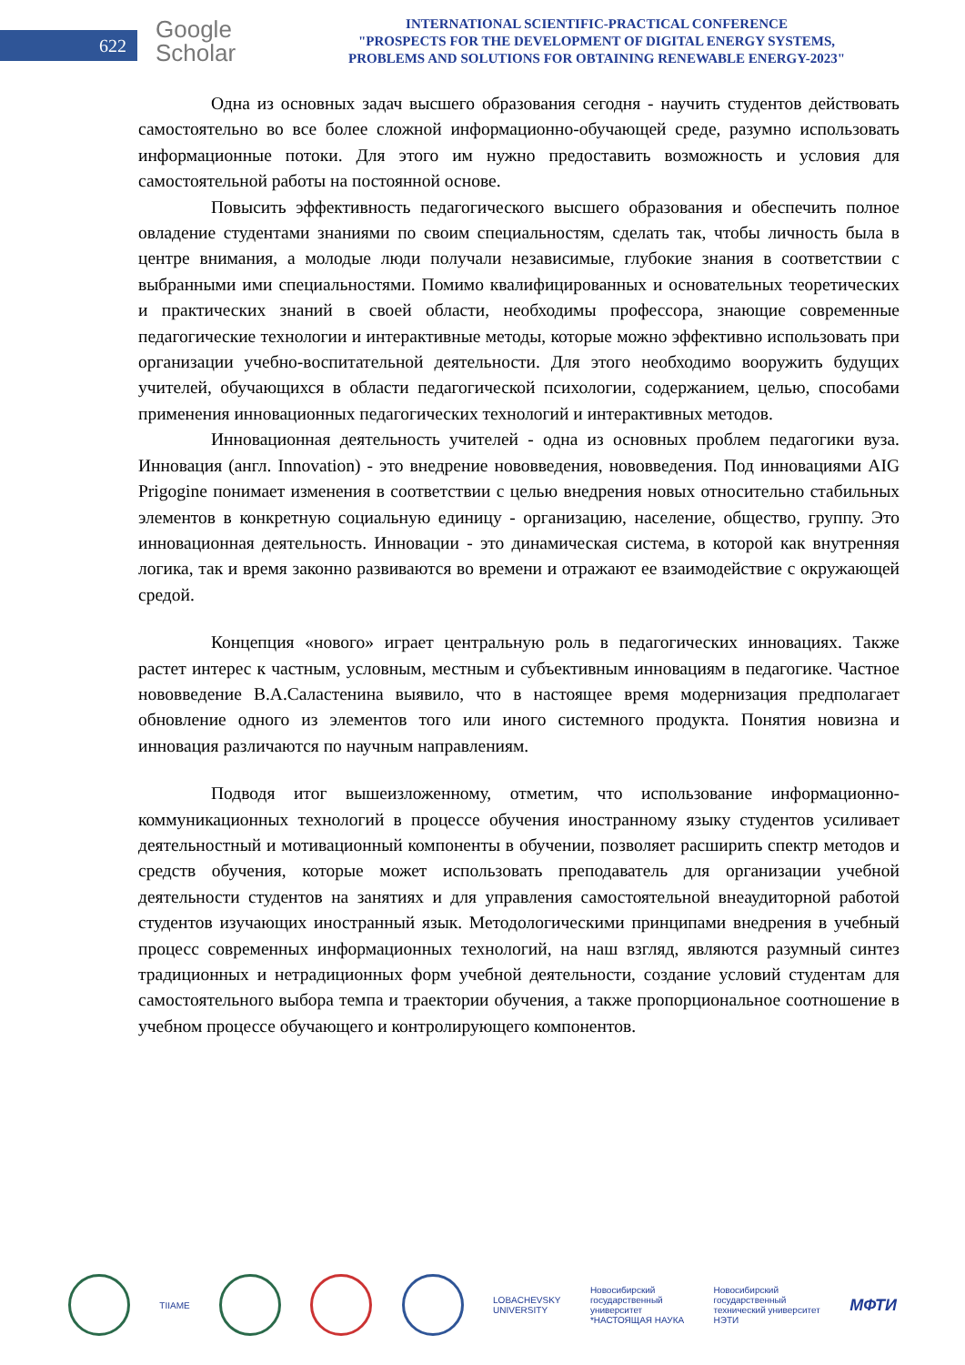622
Google
Scholar
INTERNATIONAL SCIENTIFIC-PRACTICAL CONFERENCE
"PROSPECTS FOR THE DEVELOPMENT OF DIGITAL ENERGY SYSTEMS,
PROBLEMS AND SOLUTIONS FOR OBTAINING RENEWABLE ENERGY-2023"
Одна из основных задач высшего образования сегодня - научить студентов действовать самостоятельно во все более сложной информационно-обучающей среде, разумно использовать информационные потоки. Для этого им нужно предоставить возможность и условия для самостоятельной работы на постоянной основе.
Повысить эффективность педагогического высшего образования и обеспечить полное овладение студентами знаниями по своим специальностям, сделать так, чтобы личность была в центре внимания, а молодые люди получали независимые, глубокие знания в соответствии с выбранными ими специальностями. Помимо квалифицированных и основательных теоретических и практических знаний в своей области, необходимы профессора, знающие современные педагогические технологии и интерактивные методы, которые можно эффективно использовать при организации учебно-воспитательной деятельности. Для этого необходимо вооружить будущих учителей, обучающихся в области педагогической психологии, содержанием, целью, способами применения инновационных педагогических технологий и интерактивных методов.
Инновационная деятельность учителей - одна из основных проблем педагогики вуза. Инновация (англ. Innovation) - это внедрение нововведения, нововведения. Под инновациями AIG Prigogine понимает изменения в соответствии с целью внедрения новых относительно стабильных элементов в конкретную социальную единицу - организацию, население, общество, группу. Это инновационная деятельность. Инновации - это динамическая система, в которой как внутренняя логика, так и время законно развиваются во времени и отражают ее взаимодействие с окружающей средой.
Концепция «нового» играет центральную роль в педагогических инновациях. Также растет интерес к частным, условным, местным и субъективным инновациям в педагогике. Частное нововведение В.А.Саластенина выявило, что в настоящее время модернизация предполагает обновление одного из элементов того или иного системного продукта. Понятия новизна и инновация различаются по научным направлениям.
Подводя итог вышеизложенному, отметим, что использование информационно-коммуникационных технологий в процессе обучения иностранному языку студентов усиливает деятельностный и мотивационный компоненты в обучении, позволяет расширить спектр методов и средств обучения, которые может использовать преподаватель для организации учебной деятельности студентов на занятиях и для управления самостоятельной внеаудиторной работой студентов изучающих иностранный язык. Методологическими принципами внедрения в учебный процесс современных информационных технологий, на наш взгляд, являются разумный синтез традиционных и нетрадиционных форм учебной деятельности, создание условий студентам для самостоятельного выбора темпа и траектории обучения, а также пропорциональное соотношение в учебном процессе обучающего и контролирующего компонентов.
TIIAME
LOBACHEVSKY
UNIVERSITY
Новосибирский
государственный
университет
*НАСТОЯЩАЯ НАУКА
Новосибирский
государственный
технический университет
НЭТИ
МФТИ